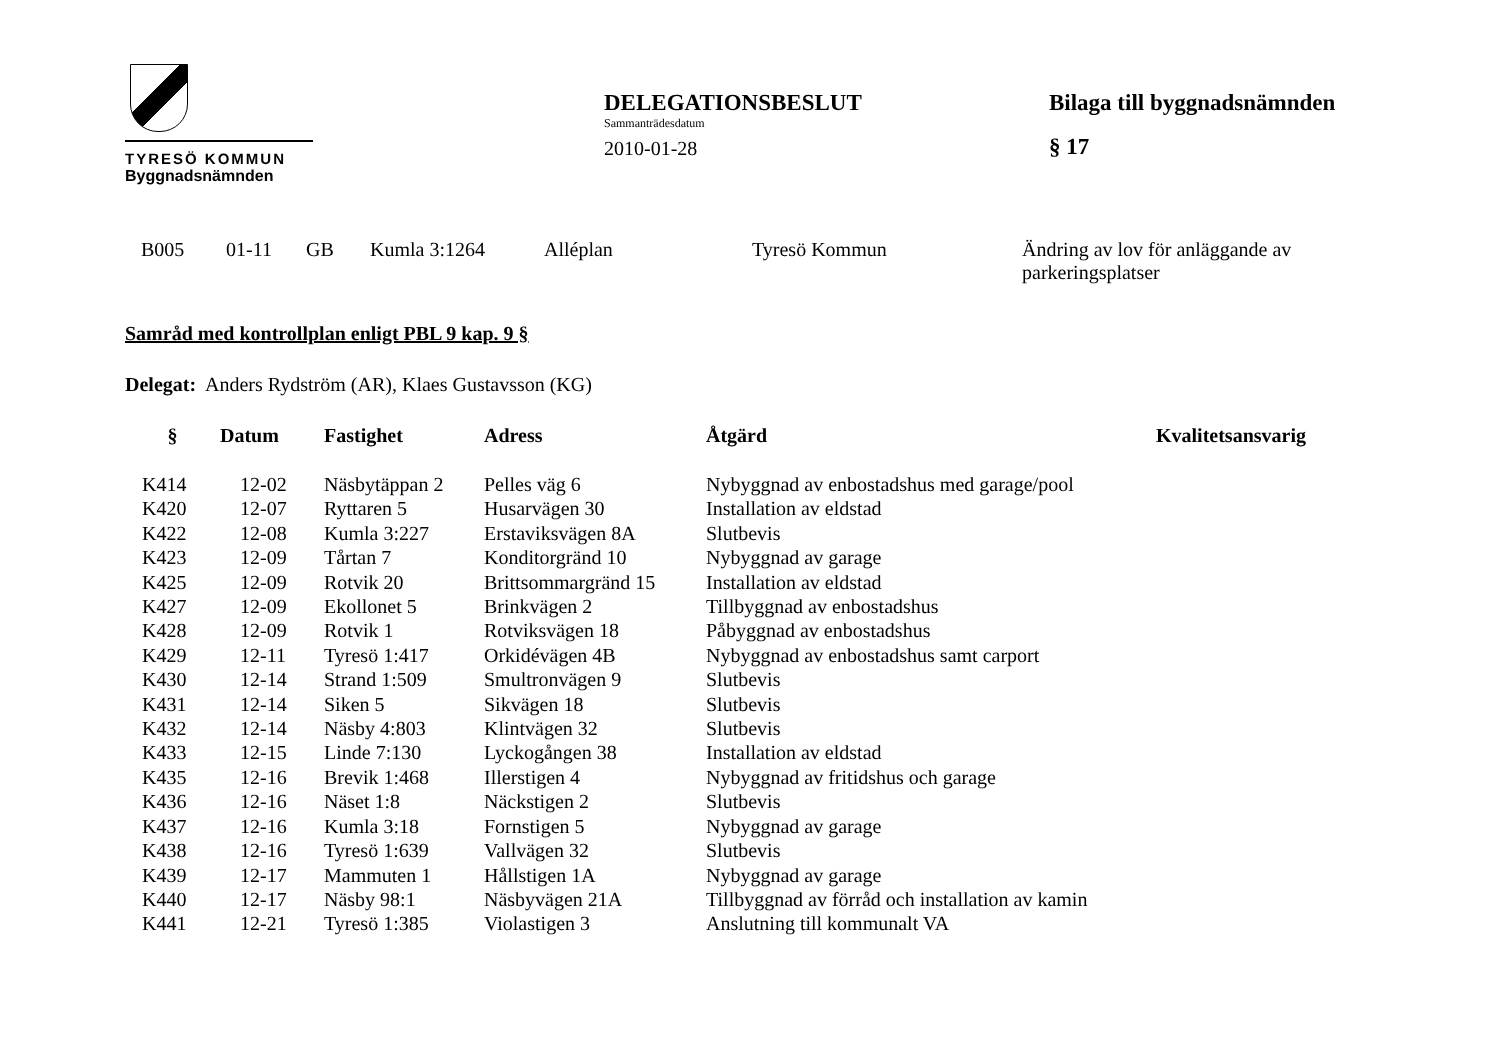TYRESÖ KOMMUN
Byggnadsnämnden
DELEGATIONSBESLUT
Sammanträdesdatum
2010-01-28
Bilaga till byggnadsnämnden
§ 17
| B005 | 01-11 | GB | Kumla 3:1264 | Alléplan | Tyresö Kommun | Ändring av lov för anläggande av parkeringsplatser |
Samråd med kontrollplan enligt PBL 9 kap. 9 §
Delegat: Anders Rydström (AR), Klaes Gustavsson (KG)
| § | Datum | Fastighet | Adress | Åtgärd | Kvalitetsansvarig |
| --- | --- | --- | --- | --- | --- |
| K414 | 12-02 | Näsbytäppan 2 | Pelles väg 6 | Nybyggnad av enbostadshus med garage/pool | |
| K420 | 12-07 | Ryttaren 5 | Husarvägen 30 | Installation av eldstad | |
| K422 | 12-08 | Kumla 3:227 | Erstaviksvägen 8A | Slutbevis | |
| K423 | 12-09 | Tårtan 7 | Konditorgränd 10 | Nybyggnad av garage | |
| K425 | 12-09 | Rotvik 20 | Brittsommargränd 15 | Installation av eldstad | |
| K427 | 12-09 | Ekollonet 5 | Brinkvägen 2 | Tillbyggnad av enbostadshus | |
| K428 | 12-09 | Rotvik 1 | Rotviksvägen 18 | Påbyggnad av enbostadshus | |
| K429 | 12-11 | Tyresö 1:417 | Orkidévägen 4B | Nybyggnad av enbostadshus samt carport | |
| K430 | 12-14 | Strand 1:509 | Smultronvägen 9 | Slutbevis | |
| K431 | 12-14 | Siken 5 | Sikvägen 18 | Slutbevis | |
| K432 | 12-14 | Näsby 4:803 | Klintvägen 32 | Slutbevis | |
| K433 | 12-15 | Linde 7:130 | Lyckogången 38 | Installation av eldstad | |
| K435 | 12-16 | Brevik 1:468 | Illerstigen 4 | Nybyggnad av fritidshus och garage | |
| K436 | 12-16 | Näset 1:8 | Näckstigen 2 | Slutbevis | |
| K437 | 12-16 | Kumla 3:18 | Fornstigen 5 | Nybyggnad av garage | |
| K438 | 12-16 | Tyresö 1:639 | Vallvägen 32 | Slutbevis | |
| K439 | 12-17 | Mammuten 1 | Hållstigen 1A | Nybyggnad av garage | |
| K440 | 12-17 | Näsby 98:1 | Näsbyvägen 21A | Tillbyggnad av förråd och installation av kamin | |
| K441 | 12-21 | Tyresö 1:385 | Violastigen 3 | Anslutning till kommunalt VA | |